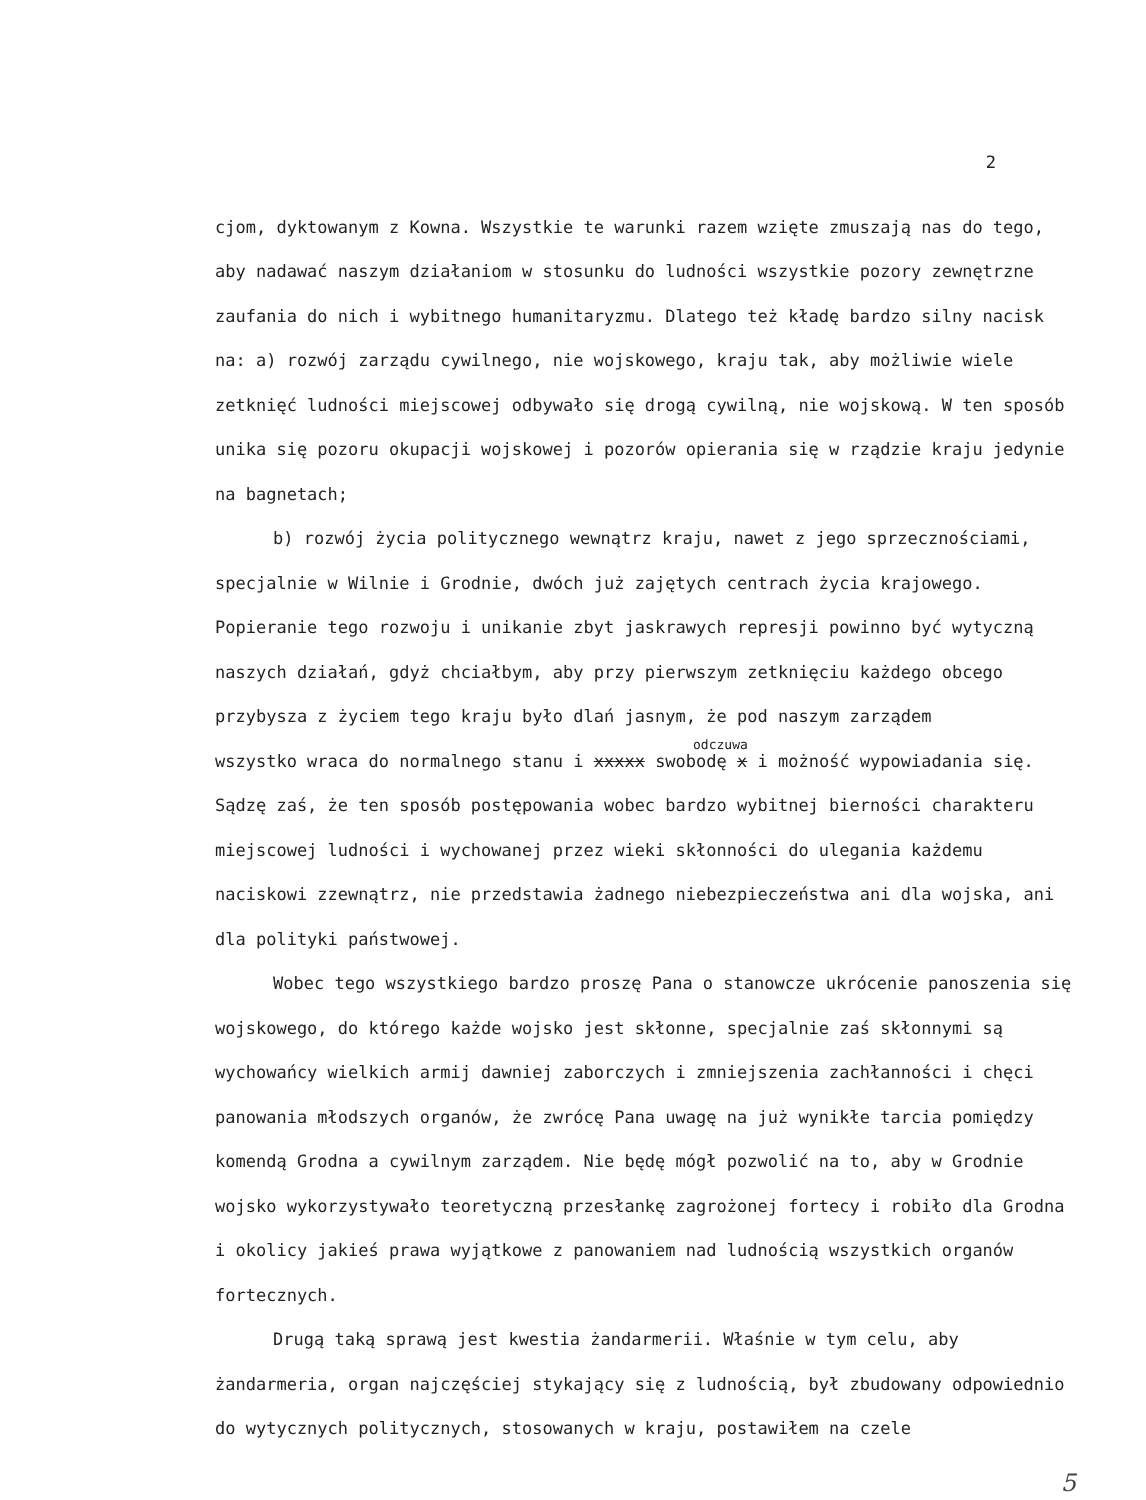2
cjom, dyktowanym z Kowna. Wszystkie te warunki razem wzięte zmuszają nas do tego, aby nadawać naszym działaniom w stosunku do ludności wszystkie pozory zewnętrzne zaufania do nich i wybitnego humanitaryzmu. Dlatego też kładę bardzo silny nacisk na: a) rozwój zarządu cywilnego, nie wojskowego, kraju tak, aby możliwie wiele zetknięć ludności miejscowej odbywało się drogą cywilną, nie wojskową. W ten sposób unika się pozoru okupacji wojskowej i pozorów opierania się w rządzie kraju jedynie na bagnetach;
b) rozwój życia politycznego wewnątrz kraju, nawet z jego sprzecznościami, specjalnie w Wilnie i Grodnie, dwóch już zajętych centrach życia krajowego. Popieranie tego rozwoju i unikanie zbyt jaskrawych represji powinno być wytyczną naszych działań, gdyż chciałbym, aby przy pierwszym zetknięciu każdego obcego przybysza z życiem tego kraju było dlań jasnym, że pod naszym zarządem
odczuwa
wszystko wraca do normalnego stanu i xxxxx swobodę x i możność wypowiadania się. Sądzę zaś, że ten sposób postępowania wobec bardzo wybitnej bierności charakteru miejscowej ludności i wychowanej przez wieki skłonności do ulegania każdemu naciskowi zzewnątrz, nie przedstawia żadnego niebezpieczeństwa ani dla wojska, ani dla polityki państwowej.
Wobec tego wszystkiego bardzo proszę Pana o stanowcze ukrócenie panoszenia się wojskowego, do którego każde wojsko jest skłonne, specjalnie zaś skłonnymi są wychowańcy wielkich armij dawniej zaborczych i zmniejszenia zachłanności i chęci panowania młodszych organów, że zwrócę Pana uwagę na już wynikłe tarcia pomiędzy komendą Grodna a cywilnym zarządem. Nie będę mógł pozwolić na to, aby w Grodnie wojsko wykorzystywało teoretyczną przesłankę zagrożonej fortecy i robiło dla Grodna i okolicy jakieś prawa wyjątkowe z panowaniem nad ludnością wszystkich organów fortecznych.
Drugą taką sprawą jest kwestia żandarmerii. Właśnie w tym celu, aby żandarmeria, organ najczęściej stykający się z ludnością, był zbudowany odpowiednio do wytycznych politycznych, stosowanych w kraju, postawiłem na czele
5